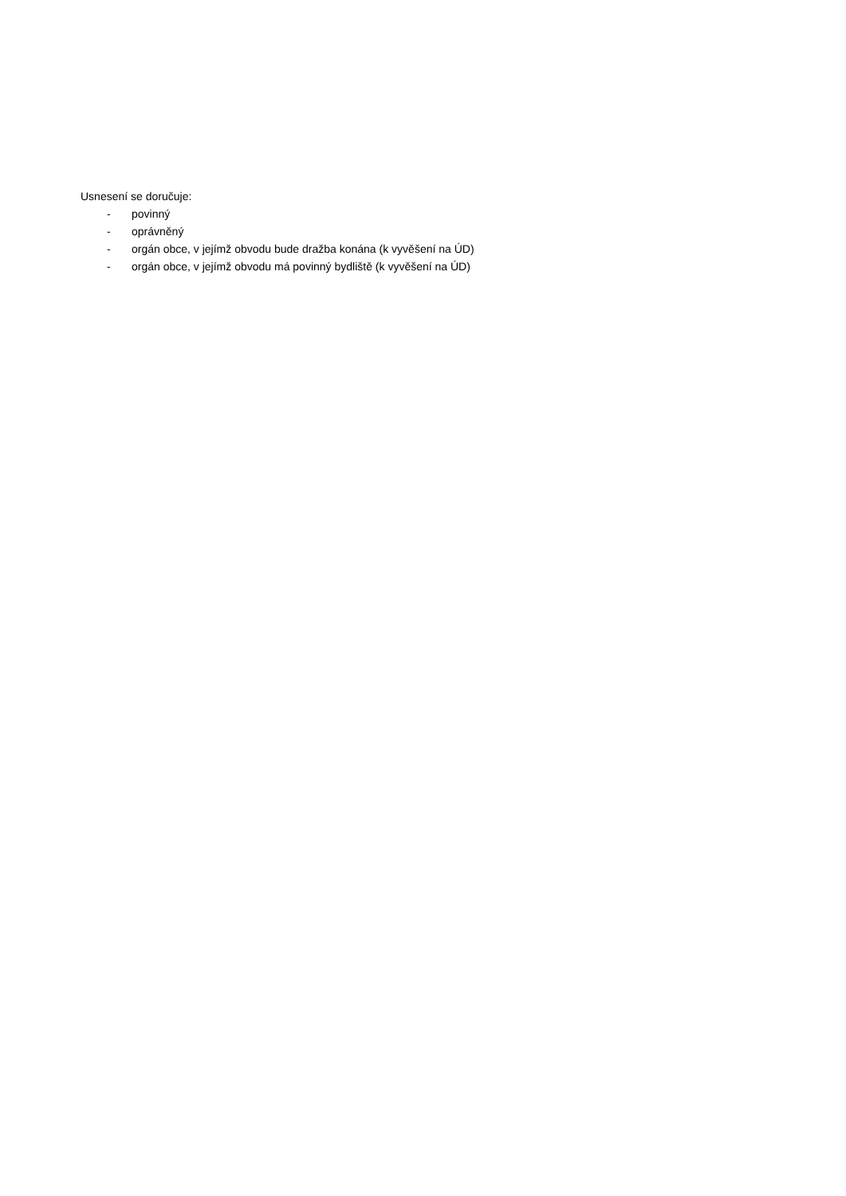Usnesení se doručuje:
- povinný
- oprávněný
- orgán obce, v jejímž obvodu bude dražba konána (k vyvěšení na ÚD)
- orgán obce, v jejímž obvodu má povinný bydliště (k vyvěšení na ÚD)